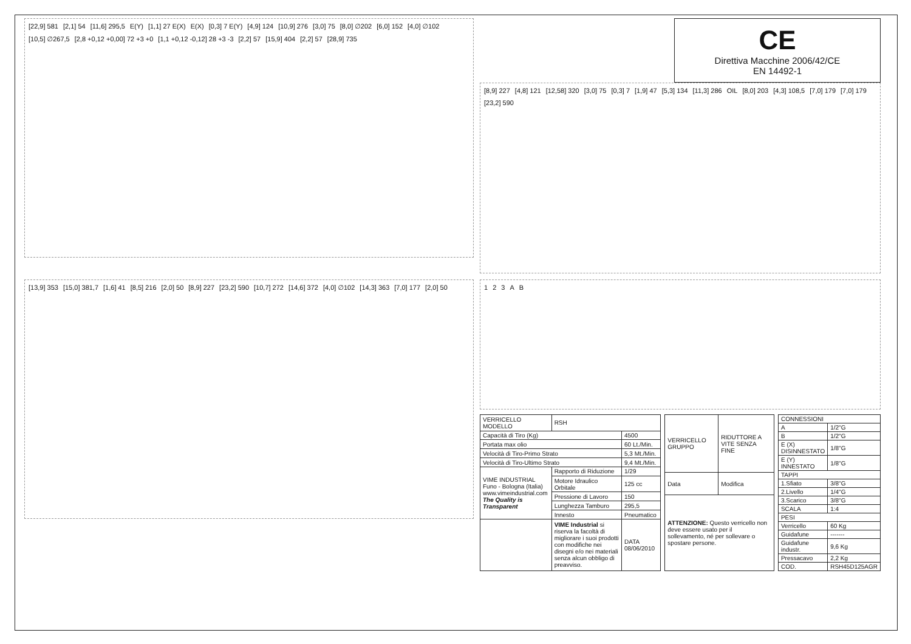[22,9] 581 [2,1] 54 [11,6] 295,5 E(Y) [1,1] 27 E(X) E(X) [0,3] 7 E(Y) [4,9] 124 [10,9] 276 [3,0] 75 [8,0] ∅202 [6,0] 152 [4,0] ∅102 [10,5] ∅267,5 [2,8 +0,12 +0,00] 72 +3 +0 [1,1 +0,12 -0,12] 28 +3 -3 [2,2] 57 [15,9] 404 [2,2] 57 [28,9] 735
CE
Direttiva Macchine 2006/42/CE
EN 14492-1
[8,9] 227 [4,8] 121 [12,58] 320 [3,0] 75 [0,3] 7 [1,9] 47 [5,3] 134 [11,3] 286 OIL [8,0] 203 [4,3] 108,5 [7,0] 179 [7,0] 179 [23,2] 590
[13,9] 353 [15,0] 381,7 [1,6] 41 [8,5] 216 [2,0] 50 [8,9] 227 [23,2] 590 [10,7] 272 [14,6] 372 [4,0] ∅102 [14,3] 363 [7,0] 177 [2,0] 50
1 2 3 A B
| VERRICELLO MODELLO | RSH | |
| Capacità di Tiro (Kg) | | 4500 |
| Portata max olio | | 60 Lt./Min. |
| Velocità di Tiro-Primo Strato | | 5,3 Mt./Min. |
| Velocità di Tiro-Ultimo Strato | | 9,4 Mt./Min. |
| VIME INDUSTRIAL Funo - Bologna (Italia) www.vimeindustrial.com The Quality is Transparent | Rapporto di Riduzione | 1/29 |
| | Motore Idraulico Orbitale | 125 cc |
| | Pressione di Lavoro | 150 |
| | Lunghezza Tamburo | 295,5 |
| | Innesto | Pneumatico |
| | VIME Industrial si riserva la facoltà di migliorare i suoi prodotti con modifiche nei disegni e/o nei materiali senza alcun obbligo di preavviso. | DATA 08/06/2010 |
| VERRICELLO GRUPPO | RIDUTTORE A VITE SENZA FINE |
| Data | Modifica |
| ATTENZIONE: Questo verricello non deve essere usato per il sollevamento, né per sollevare o spostare persone. | |
| CONNESSIONI | |
| A | 1/2"G |
| B | 1/2"G |
| E (X) DISINNESTATO | 1/8"G |
| E (Y) INNESTATO | 1/8"G |
| TAPPI | |
| 1.Sfiato | 3/8"G |
| 2.Livello | 1/4"G |
| 3.Scarico | 3/8"G |
| SCALA | 1:4 |
| PESI | |
| Verricello | 60 Kg |
| Guidafune | ------- |
| Guidafune industr. | 9,6 Kg |
| Pressacavo | 2,2 Kg |
| COD. | RSH45D125AGR |